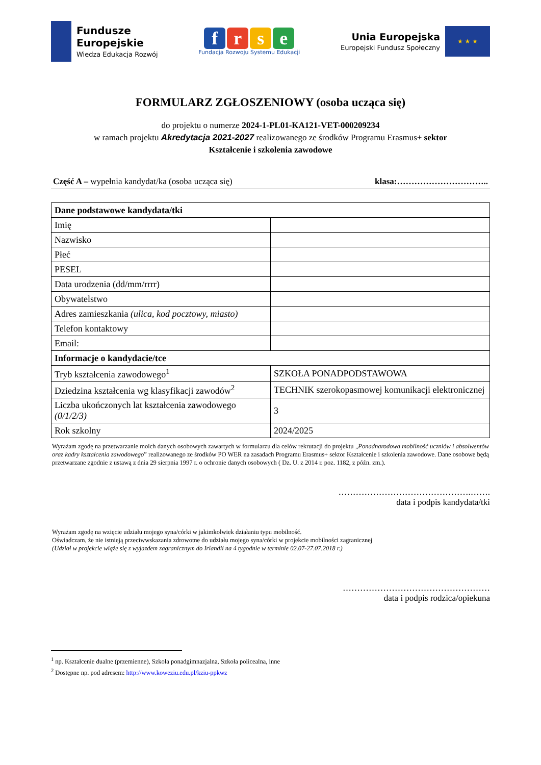Fundusze
Europejskie
Wiedza Edukacja Rozwój
frse
Fundacja Rozwoju Systemu Edukacji
Unia Europejska
Europejski Fundusz Społeczny
★ ★ ★
FORMULARZ ZGŁOSZENIOWY (osoba ucząca się)
do projektu o numerze 2024-1-PL01-KA121-VET-000209234
w ramach projektu Akredytacja 2021-2027 realizowanego ze środków Programu Erasmus+ sektor
Kształcenie i szkolenia zawodowe
Część A – wypełnia kandydat/ka (osoba ucząca się) klasa:…………………………..
| Dane podstawowe kandydata/tki | |
| Imię | |
| Nazwisko | |
| Płeć | |
| PESEL | |
| Data urodzenia (dd/mm/rrrr) | |
| Obywatelstwo | |
| Adres zamieszkania (ulica, kod pocztowy, miasto) | |
| Telefon kontaktowy | |
| Email: | |
| Informacje o kandydacie/tce | |
| Tryb kształcenia zawodowego<sup>1</sup> | SZKOŁA PONADPODSTAWOWA |
| Dziedzina kształcenia wg klasyfikacji zawodów<sup>2</sup> | TECHNIK szerokopasmowej komunikacji elektronicznej |
| Liczba ukończonych lat kształcenia zawodowego (0/1/2/3) | 3 |
| Rok szkolny | 2024/2025 |
Wyrażam zgodę na przetwarzanie moich danych osobowych zawartych w formularzu dla celów rekrutacji do projektu „Ponadnarodowa mobilność uczniów i absolwentów oraz kadry kształcenia zawodowego” realizowanego ze środków PO WER na zasadach Programu Erasmus+ sektor Kształcenie i szkolenia zawodowe. Dane osobowe będą przetwarzane zgodnie z ustawą z dnia 29 sierpnia 1997 r. o ochronie danych osobowych ( Dz. U. z 2014 r. poz. 1182, z późn. zm.).
……………………………………….…….
data i podpis kandydata/tki
Wyrażam zgodę na wzięcie udziału mojego syna/córki w jakimkolwiek działaniu typu mobilność.
Oświadczam, że nie istnieją przeciwwskazania zdrowotne do udziału mojego syna/córki w projekcie mobilności zagranicznej
(Udział w projekcie wiąże się z wyjazdem zagranicznym do Irlandii na 4 tygodnie w terminie 02.07-27.07.2018 r.)
……………………………………………
data i podpis rodzica/opiekuna
<sup>1</sup> np. Kształcenie dualne (przemienne), Szkoła ponadgimnazjalna, Szkoła policealna, inne
<sup>2</sup> Dostępne np. pod adresem: http://www.koweziu.edu.pl/kziu-ppkwz